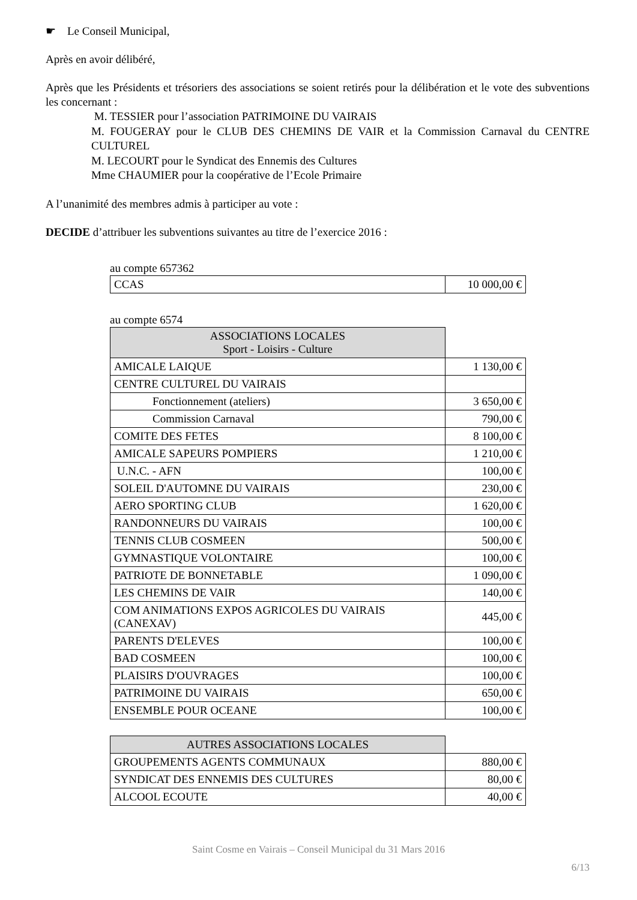☛ Le Conseil Municipal,
Après en avoir délibéré,
Après que les Présidents et trésoriers des associations se soient retirés pour la délibération et le vote des subventions les concernant :
M. TESSIER pour l’association PATRIMOINE DU VAIRAIS
M. FOUGERAY pour le CLUB DES CHEMINS DE VAIR et la Commission Carnaval du CENTRE CULTUREL
M. LECOURT pour le Syndicat des Ennemis des Cultures
Mme CHAUMIER pour la coopérative de l’Ecole Primaire
A l’unanimité des membres admis à participer au vote :
DECIDE d’attribuer les subventions suivantes au titre de l’exercice 2016 :
au compte 657362
| CCAS | 10 000,00 € |
au compte 6574
| ASSOCIATIONS LOCALES Sport - Loisirs - Culture | |
| AMICALE LAIQUE | 1 130,00 € |
| CENTRE CULTUREL DU VAIRAIS | |
| Fonctionnement (ateliers) | 3 650,00 € |
| Commission Carnaval | 790,00 € |
| COMITE DES FETES | 8 100,00 € |
| AMICALE SAPEURS POMPIERS | 1 210,00 € |
| U.N.C. - AFN | 100,00 € |
| SOLEIL D'AUTOMNE DU VAIRAIS | 230,00 € |
| AERO SPORTING CLUB | 1 620,00 € |
| RANDONNEURS DU VAIRAIS | 100,00 € |
| TENNIS CLUB COSMEEN | 500,00 € |
| GYMNASTIQUE VOLONTAIRE | 100,00 € |
| PATRIOTE DE BONNETABLE | 1 090,00 € |
| LES CHEMINS DE VAIR | 140,00 € |
| COM ANIMATIONS EXPOS AGRICOLES DU VAIRAIS (CANEXAV) | 445,00 € |
| PARENTS D'ELEVES | 100,00 € |
| BAD COSMEEN | 100,00 € |
| PLAISIRS D'OUVRAGES | 100,00 € |
| PATRIMOINE DU VAIRAIS | 650,00 € |
| ENSEMBLE POUR OCEANE | 100,00 € |
| AUTRES ASSOCIATIONS LOCALES | |
| GROUPEMENTS AGENTS COMMUNAUX | 880,00 € |
| SYNDICAT DES ENNEMIS DES CULTURES | 80,00 € |
| ALCOOL ECOUTE | 40,00 € |
Saint Cosme en Vairais – Conseil Municipal du 31 Mars 2016
6/13